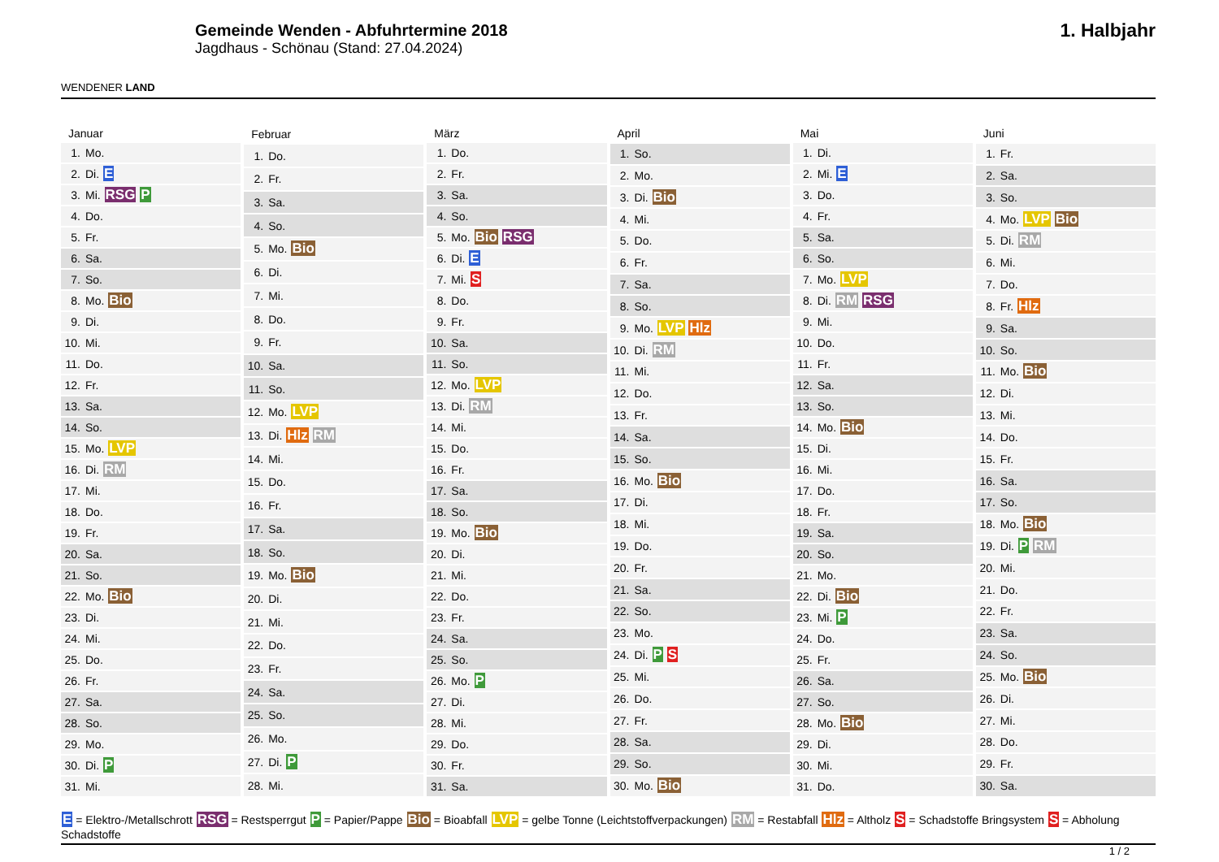WENDENER LAND
Gemeinde Wenden - Abfuhrtermine 2018
Jagdhaus - Schönau (Stand: 27.04.2024)
1. Halbjahr
| Januar |
| --- |
| 1. Mo. |
| 2. Di. E |
| 3. Mi. RSG P |
| 4. Do. |
| 5. Fr. |
| 6. Sa. |
| 7. So. |
| 8. Mo. Bio |
| 9. Di. |
| 10. Mi. |
| 11. Do. |
| 12. Fr. |
| 13. Sa. |
| 14. So. |
| 15. Mo. LVP |
| 16. Di. RM |
| 17. Mi. |
| 18. Do. |
| 19. Fr. |
| 20. Sa. |
| 21. So. |
| 22. Mo. Bio |
| 23. Di. |
| 24. Mi. |
| 25. Do. |
| 26. Fr. |
| 27. Sa. |
| 28. So. |
| 29. Mo. |
| 30. Di. P |
| 31. Mi. |
| Februar |
| --- |
| 1. Do. |
| 2. Fr. |
| 3. Sa. |
| 4. So. |
| 5. Mo. Bio |
| 6. Di. |
| 7. Mi. |
| 8. Do. |
| 9. Fr. |
| 10. Sa. |
| 11. So. |
| 12. Mo. LVP |
| 13. Di. Hlz RM |
| 14. Mi. |
| 15. Do. |
| 16. Fr. |
| 17. Sa. |
| 18. So. |
| 19. Mo. Bio |
| 20. Di. |
| 21. Mi. |
| 22. Do. |
| 23. Fr. |
| 24. Sa. |
| 25. So. |
| 26. Mo. |
| 27. Di. P |
| 28. Mi. |
| März |
| --- |
| 1. Do. |
| 2. Fr. |
| 3. Sa. |
| 4. So. |
| 5. Mo. Bio RSG |
| 6. Di. E |
| 7. Mi. S |
| 8. Do. |
| 9. Fr. |
| 10. Sa. |
| 11. So. |
| 12. Mo. LVP |
| 13. Di. RM |
| 14. Mi. |
| 15. Do. |
| 16. Fr. |
| 17. Sa. |
| 18. So. |
| 19. Mo. Bio |
| 20. Di. |
| 21. Mi. |
| 22. Do. |
| 23. Fr. |
| 24. Sa. |
| 25. So. |
| 26. Mo. P |
| 27. Di. |
| 28. Mi. |
| 29. Do. |
| 30. Fr. |
| 31. Sa. |
| April |
| --- |
| 1. So. |
| 2. Mo. |
| 3. Di. Bio |
| 4. Mi. |
| 5. Do. |
| 6. Fr. |
| 7. Sa. |
| 8. So. |
| 9. Mo. LVP Hlz |
| 10. Di. RM |
| 11. Mi. |
| 12. Do. |
| 13. Fr. |
| 14. Sa. |
| 15. So. |
| 16. Mo. Bio |
| 17. Di. |
| 18. Mi. |
| 19. Do. |
| 20. Fr. |
| 21. Sa. |
| 22. So. |
| 23. Mo. |
| 24. Di. P S |
| 25. Mi. |
| 26. Do. |
| 27. Fr. |
| 28. Sa. |
| 29. So. |
| 30. Mo. Bio |
| Mai |
| --- |
| 1. Di. |
| 2. Mi. E |
| 3. Do. |
| 4. Fr. |
| 5. Sa. |
| 6. So. |
| 7. Mo. LVP |
| 8. Di. RM RSG |
| 9. Mi. |
| 10. Do. |
| 11. Fr. |
| 12. Sa. |
| 13. So. |
| 14. Mo. Bio |
| 15. Di. |
| 16. Mi. |
| 17. Do. |
| 18. Fr. |
| 19. Sa. |
| 20. So. |
| 21. Mo. |
| 22. Di. Bio |
| 23. Mi. P |
| 24. Do. |
| 25. Fr. |
| 26. Sa. |
| 27. So. |
| 28. Mo. Bio |
| 29. Di. |
| 30. Mi. |
| 31. Do. |
| Juni |
| --- |
| 1. Fr. |
| 2. Sa. |
| 3. So. |
| 4. Mo. LVP Bio |
| 5. Di. RM |
| 6. Mi. |
| 7. Do. |
| 8. Fr. Hlz |
| 9. Sa. |
| 10. So. |
| 11. Mo. Bio |
| 12. Di. |
| 13. Mi. |
| 14. Do. |
| 15. Fr. |
| 16. Sa. |
| 17. So. |
| 18. Mo. Bio |
| 19. Di. P RM |
| 20. Mi. |
| 21. Do. |
| 22. Fr. |
| 23. Sa. |
| 24. So. |
| 25. Mo. Bio |
| 26. Di. |
| 27. Mi. |
| 28. Do. |
| 29. Fr. |
| 30. Sa. |
E = Elektro-/Metallschrott RSG = Restsperrgut P = Papier/Pappe Bio = Bioabfall LVP = gelbe Tonne (Leichtstoffverpackungen) RM = Restabfall Hlz = Altholz S = Schadstoffe Bringsystem S = Abholung Schadstoffe
1 / 2